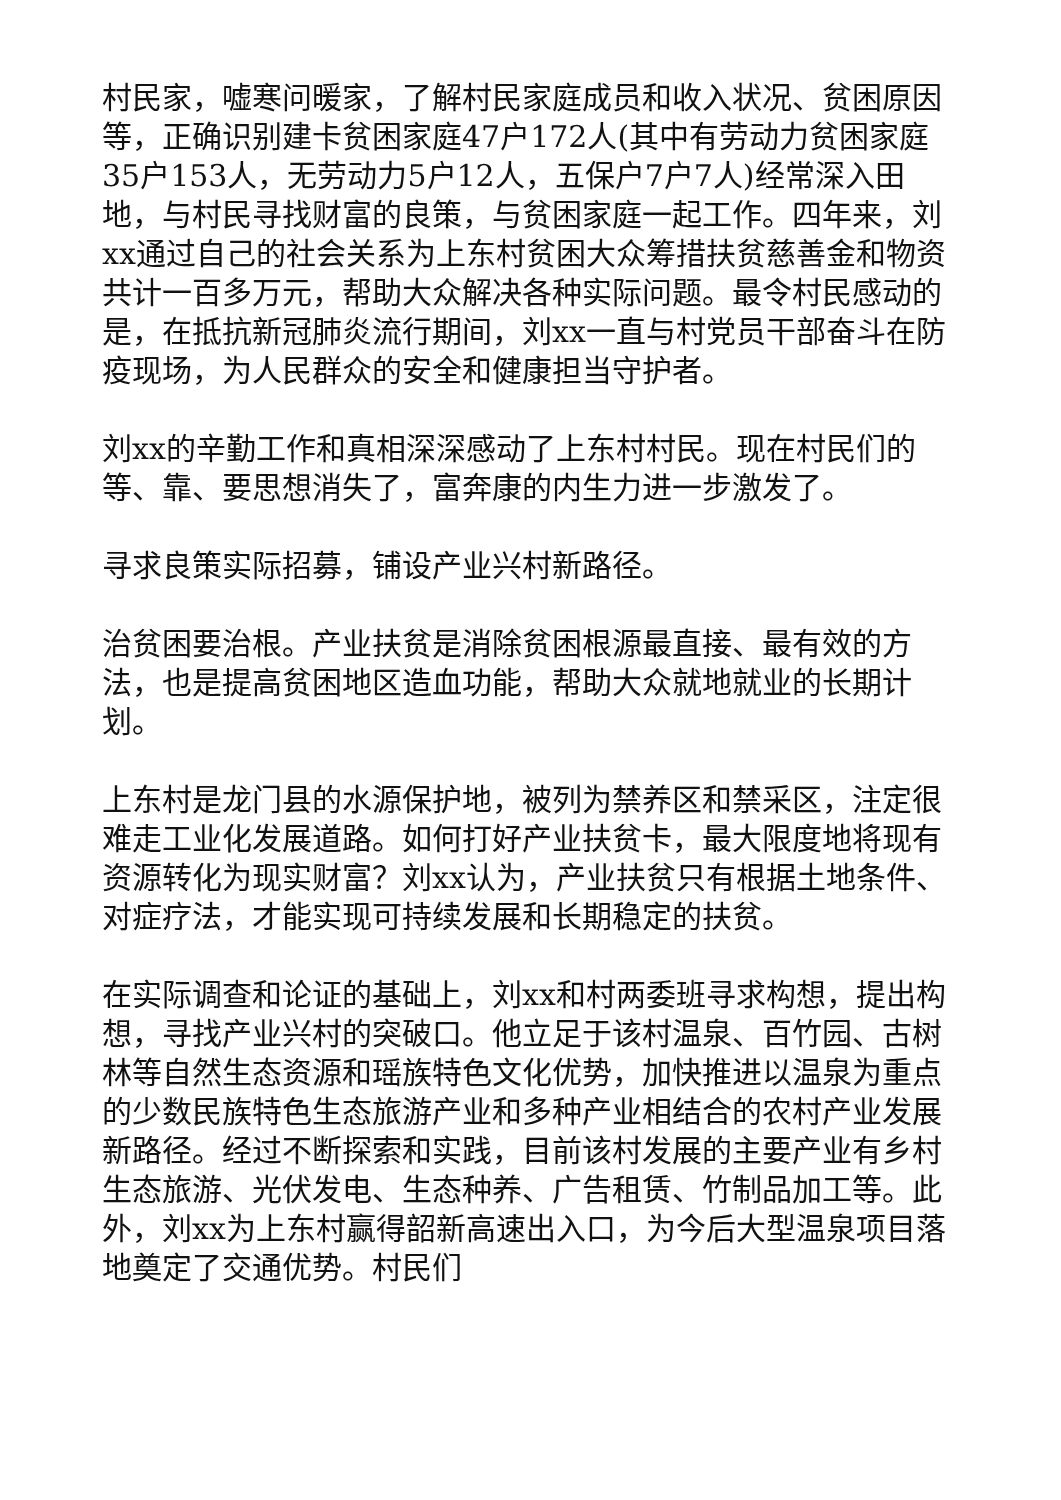村民家，嘘寒问暖家，了解村民家庭成员和收入状况、贫困原因等，正确识别建卡贫困家庭47户172人(其中有劳动力贫困家庭35户153人，无劳动力5户12人，五保户7户7人)经常深入田地，与村民寻找财富的良策，与贫困家庭一起工作。四年来，刘xx通过自己的社会关系为上东村贫困大众筹措扶贫慈善金和物资共计一百多万元，帮助大众解决各种实际问题。最令村民感动的是，在抵抗新冠肺炎流行期间，刘xx一直与村党员干部奋斗在防疫现场，为人民群众的安全和健康担当守护者。
刘xx的辛勤工作和真相深深感动了上东村村民。现在村民们的等、靠、要思想消失了，富奔康的内生力进一步激发了。
寻求良策实际招募，铺设产业兴村新路径。
治贫困要治根。产业扶贫是消除贫困根源最直接、最有效的方法，也是提高贫困地区造血功能，帮助大众就地就业的长期计划。
上东村是龙门县的水源保护地，被列为禁养区和禁采区，注定很难走工业化发展道路。如何打好产业扶贫卡，最大限度地将现有资源转化为现实财富？刘xx认为，产业扶贫只有根据土地条件、对症疗法，才能实现可持续发展和长期稳定的扶贫。
在实际调查和论证的基础上，刘xx和村两委班寻求构想，提出构想，寻找产业兴村的突破口。他立足于该村温泉、百竹园、古树林等自然生态资源和瑶族特色文化优势，加快推进以温泉为重点的少数民族特色生态旅游产业和多种产业相结合的农村产业发展新路径。经过不断探索和实践，目前该村发展的主要产业有乡村生态旅游、光伏发电、生态种养、广告租赁、竹制品加工等。此外，刘xx为上东村赢得韶新高速出入口，为今后大型温泉项目落地奠定了交通优势。村民们